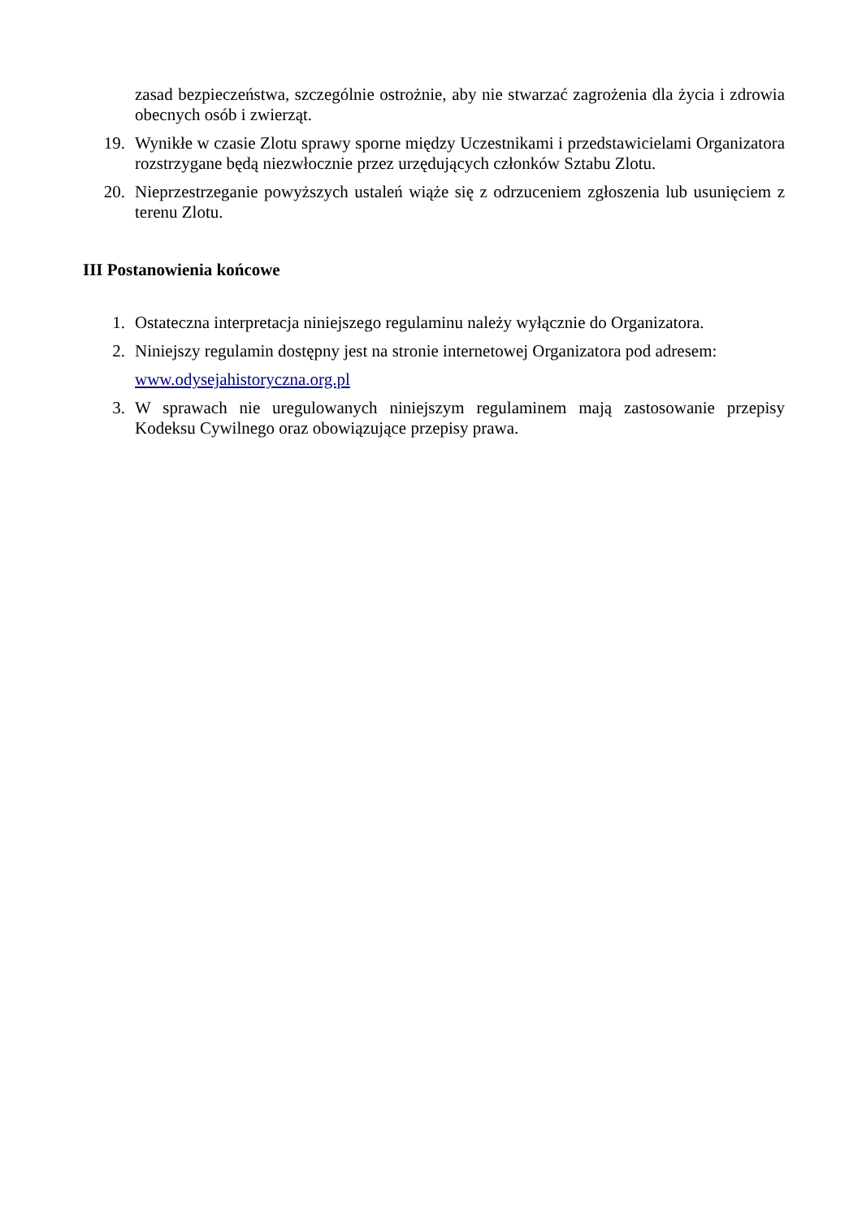zasad bezpieczeństwa, szczególnie ostrożnie, aby nie stwarzać zagrożenia dla życia i zdrowia obecnych osób i zwierząt.
19. Wynikłe w czasie Zlotu sprawy sporne między Uczestnikami i przedstawicielami Organizatora rozstrzygane będą niezwłocznie przez urzędujących członków Sztabu Zlotu.
20. Nieprzestrzeganie powyższych ustaleń wiąże się z odrzuceniem zgłoszenia lub usunięciem z terenu Zlotu.
III Postanowienia końcowe
1. Ostateczna interpretacja niniejszego regulaminu należy wyłącznie do Organizatora.
2. Niniejszy regulamin dostępny jest na stronie internetowej Organizatora pod adresem:
www.odysejahistoryczna.org.pl
3. W sprawach nie uregulowanych niniejszym regulaminem mają zastosowanie przepisy Kodeksu Cywilnego oraz obowiązujące przepisy prawa.